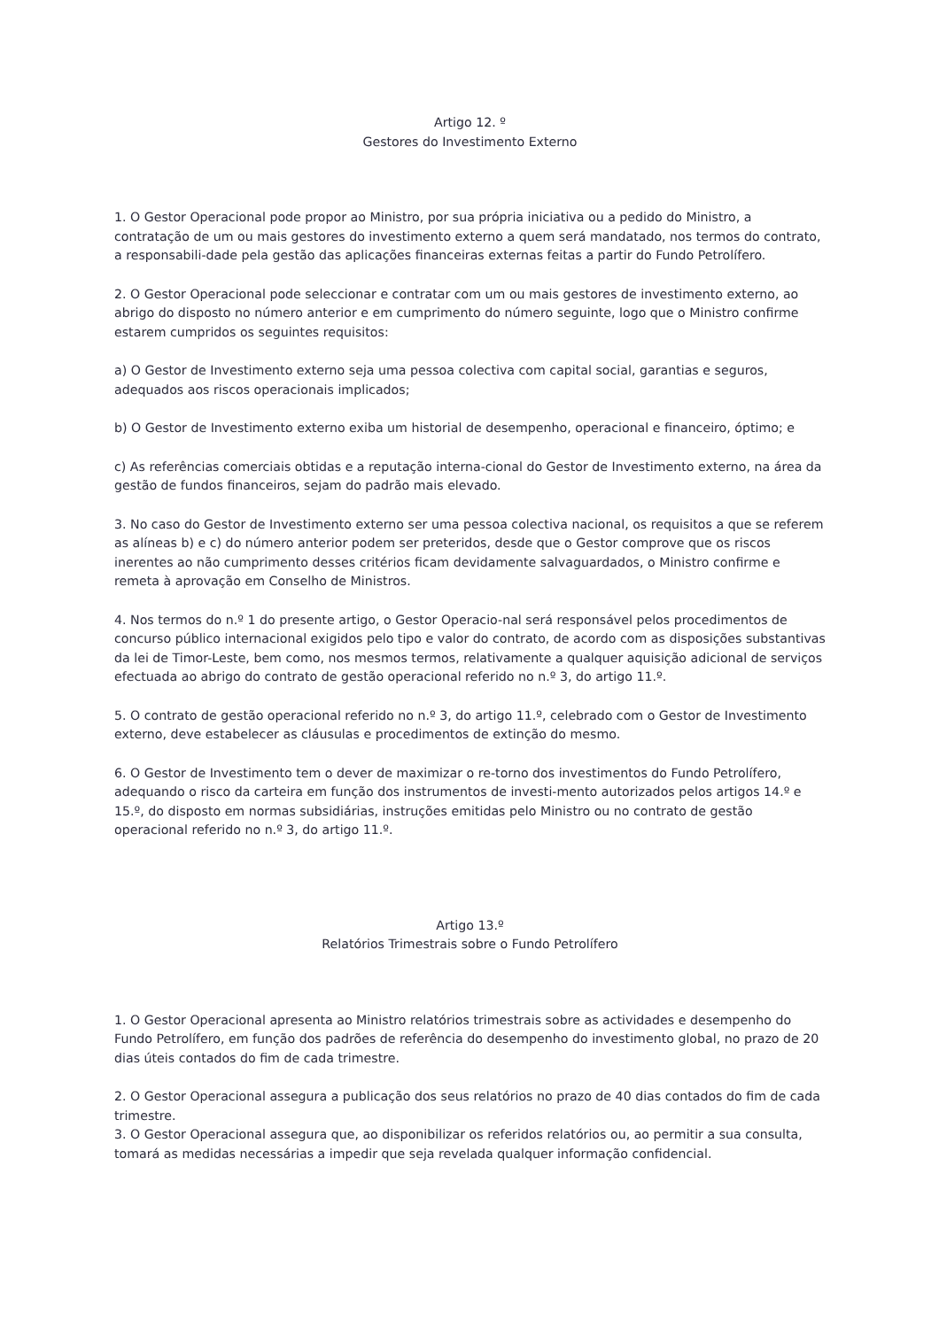Artigo 12. º
Gestores do Investimento Externo
1. O Gestor Operacional pode propor ao Ministro, por sua própria iniciativa ou a pedido do Ministro, a contratação de um ou mais gestores do investimento externo a quem será mandatado, nos termos do contrato, a responsabili-dade pela gestão das aplicações financeiras externas feitas a partir do Fundo Petrolífero.
2. O Gestor Operacional pode seleccionar e contratar com um ou mais gestores de investimento externo, ao abrigo do disposto no número anterior e em cumprimento do número seguinte, logo que o Ministro confirme estarem cumpridos os seguintes requisitos:
a) O Gestor de Investimento externo seja uma pessoa colectiva com capital social, garantias e seguros, adequados aos riscos operacionais implicados;
b) O Gestor de Investimento externo exiba um historial de desempenho, operacional e financeiro, óptimo; e
c) As referências comerciais obtidas e a reputação interna-cional do Gestor de Investimento externo, na área da gestão de fundos financeiros, sejam do padrão mais elevado.
3. No caso do Gestor de Investimento externo ser uma pessoa colectiva nacional, os requisitos a que se referem as alíneas b) e c) do número anterior podem ser preteridos, desde que o Gestor comprove que os riscos inerentes ao não cumprimento desses critérios ficam devidamente salvaguardados, o Ministro confirme e remeta à aprovação em Conselho de Ministros.
4. Nos termos do n.º 1 do presente artigo, o Gestor Operacio-nal será responsável pelos procedimentos de concurso público internacional exigidos pelo tipo e valor do contrato, de acordo com as disposições substantivas da lei de Timor-Leste, bem como, nos mesmos termos, relativamente a qualquer aquisição adicional de serviços efectuada ao abrigo do contrato de gestão operacional referido no n.º 3, do artigo 11.º.
5. O contrato de gestão operacional referido no n.º 3, do artigo 11.º, celebrado com o Gestor de Investimento externo, deve estabelecer as cláusulas e procedimentos de extinção do mesmo.
6. O Gestor de Investimento tem o dever de maximizar o re-torno dos investimentos do Fundo Petrolífero, adequando o risco da carteira em função dos instrumentos de investi-mento autorizados pelos artigos 14.º e 15.º, do disposto em normas subsidiárias, instruções emitidas pelo Ministro ou no contrato de gestão operacional referido no n.º 3, do artigo 11.º.
Artigo 13.º
Relatórios Trimestrais sobre o Fundo Petrolífero
1. O Gestor Operacional apresenta ao Ministro relatórios trimestrais sobre as actividades e desempenho do Fundo Petrolífero, em função dos padrões de referência do desempenho do investimento global, no prazo de 20 dias úteis contados do fim de cada trimestre.
2. O Gestor Operacional assegura a publicação dos seus relatórios no prazo de 40 dias contados do fim de cada trimestre.
3. O Gestor Operacional assegura que, ao disponibilizar os referidos relatórios ou, ao permitir a sua consulta, tomará as medidas necessárias a impedir que seja revelada qualquer informação confidencial.